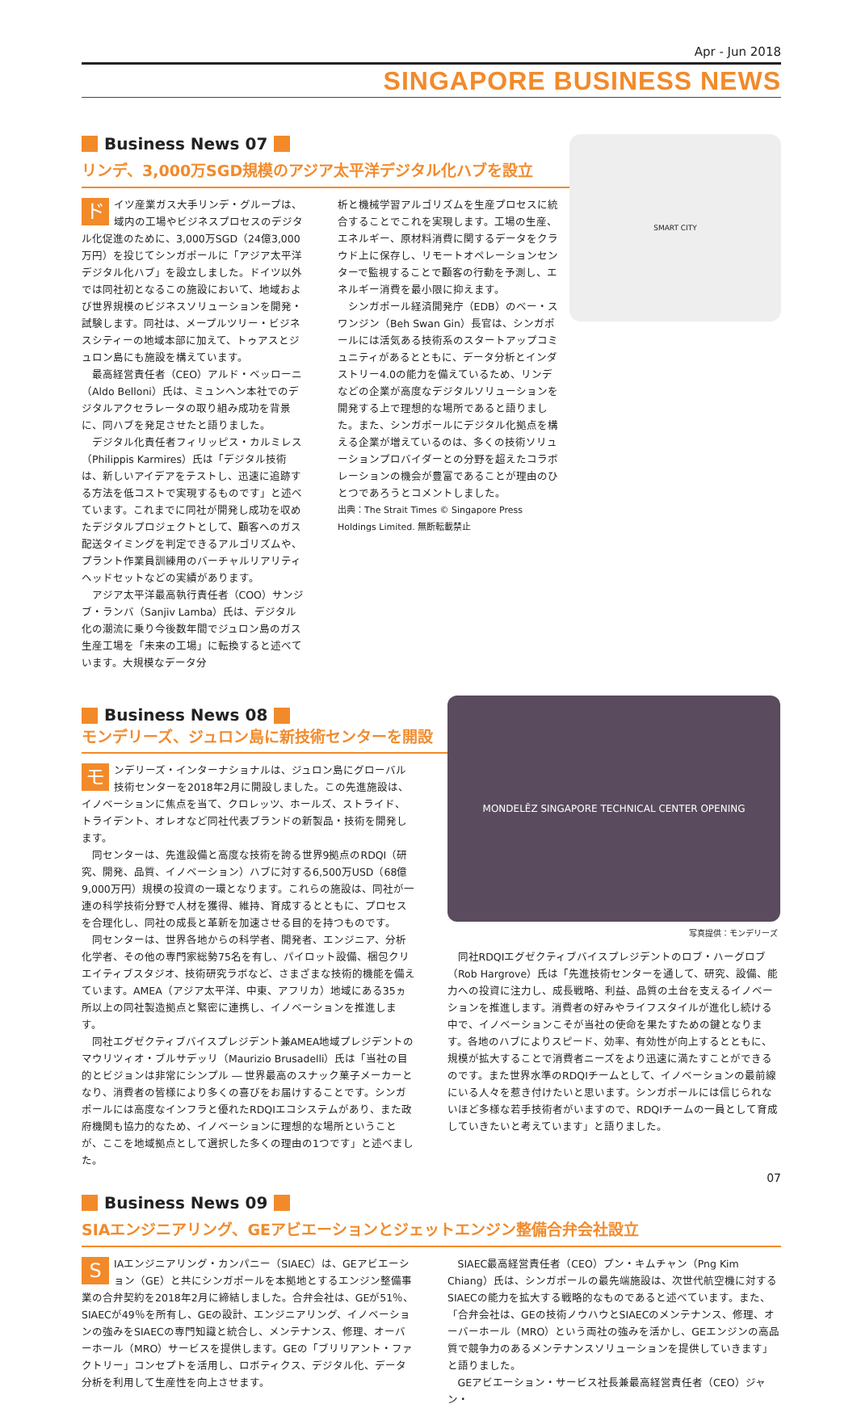Apr - Jun 2018
SINGAPORE BUSINESS NEWS
SMART CITY
Business News 07
リンデ、3,000万SGD規模のアジア太平洋デジタル化ハブを設立
ドイツ産業ガス大手リンデ・グループは、域内の工場やビジネスプロセスのデジタル化促進のために、3,000万SGD（24億3,000万円）を投じてシンガポールに「アジア太平洋デジタル化ハブ」を設立しました。ドイツ以外では同社初となるこの施設において、地域および世界規模のビジネスソリューションを開発・試験します。同社は、メープルツリー・ビジネスシティーの地域本部に加えて、トゥアスとジュロン島にも施設を構えています。
最高経営責任者（CEO）アルド・ベッローニ（Aldo Belloni）氏は、ミュンヘン本社でのデジタルアクセラレータの取り組み成功を背景に、同ハブを発足させたと語りました。
デジタル化責任者フィリッピス・カルミレス（Philippis Karmires）氏は「デジタル技術は、新しいアイデアをテストし、迅速に追跡する方法を低コストで実現するものです」と述べています。これまでに同社が開発し成功を収めたデジタルプロジェクトとして、顧客へのガス配送タイミングを判定できるアルゴリズムや、プラント作業員訓練用のバーチャルリアリティヘッドセットなどの実績があります。
アジア太平洋最高執行責任者（COO）サンジブ・ランバ（Sanjiv Lamba）氏は、デジタル化の潮流に乗り今後数年間でジュロン島のガス生産工場を「未来の工場」に転換すると述べています。大規模なデータ分
析と機械学習アルゴリズムを生産プロセスに統合することでこれを実現します。工場の生産、エネルギー、原材料消費に関するデータをクラウド上に保存し、リモートオペレーションセンターで監視することで顧客の行動を予測し、エネルギー消費を最小限に抑えます。
シンガポール経済開発庁（EDB）のベー・スワンジン（Beh Swan Gin）長官は、シンガポールには活気ある技術系のスタートアップコミュニティがあるとともに、データ分析とインダストリー4.0の能力を備えているため、リンデなどの企業が高度なデジタルソリューションを開発する上で理想的な場所であると語りました。また、シンガポールにデジタル化拠点を構える企業が増えているのは、多くの技術ソリューションプロバイダーとの分野を超えたコラボレーションの機会が豊富であることが理由のひとつであろうとコメントしました。
出典：The Strait Times © Singapore Press Holdings Limited. 無断転載禁止
Business News 08
モンデリーズ、ジュロン島に新技術センターを開設
モンデリーズ・インターナショナルは、ジュロン島にグローバル技術センターを2018年2月に開設しました。この先進施設は、イノベーションに焦点を当て、クロレッツ、ホールズ、ストライド、トライデント、オレオなど同社代表ブランドの新製品・技術を開発します。
同センターは、先進設備と高度な技術を誇る世界9拠点のRDQI（研究、開発、品質、イノベーション）ハブに対する6,500万USD（68億9,000万円）規模の投資の一環となります。これらの施設は、同社が一連の科学技術分野で人材を獲得、維持、育成するとともに、プロセスを合理化し、同社の成長と革新を加速させる目的を持つものです。
同センターは、世界各地からの科学者、開発者、エンジニア、分析化学者、その他の専門家総勢75名を有し、パイロット設備、梱包クリエイティブスタジオ、技術研究ラボなど、さまざまな技術的機能を備えています。AMEA（アジア太平洋、中東、アフリカ）地域にある35ヵ所以上の同社製造拠点と緊密に連携し、イノベーションを推進します。
同社エグゼクティブバイスプレジデント兼AMEA地域プレジデントのマウリツィオ・ブルサデッリ（Maurizio Brusadelli）氏は「当社の目的とビジョンは非常にシンプル ― 世界最高のスナック菓子メーカーとなり、消費者の皆様により多くの喜びをお届けすることです。シンガポールには高度なインフラと優れたRDQIエコシステムがあり、また政府機関も協力的なため、イノベーションに理想的な場所ということが、ここを地域拠点として選択した多くの理由の1つです」と述べました。
MONDELĒZ SINGAPORE TECHNICAL CENTER OPENING
写真提供：モンデリーズ
同社RDQIエグゼクティブバイスプレジデントのロブ・ハーグロブ（Rob Hargrove）氏は「先進技術センターを通して、研究、設備、能力への投資に注力し、成長戦略、利益、品質の土台を支えるイノベーションを推進します。消費者の好みやライフスタイルが進化し続ける中で、イノベーションこそが当社の使命を果たすための鍵となります。各地のハブによりスピード、効率、有効性が向上するとともに、規模が拡大することで消費者ニーズをより迅速に満たすことができるのです。また世界水準のRDQIチームとして、イノベーションの最前線にいる人々を惹き付けたいと思います。シンガポールには信じられないほど多様な若手技術者がいますので、RDQIチームの一員として育成していきたいと考えています」と語りました。
Business News 09
SIAエンジニアリング、GEアビエーションとジェットエンジン整備合弁会社設立
SIAエンジニアリング・カンパニー（SIAEC）は、GEアビエーション（GE）と共にシンガポールを本拠地とするエンジン整備事業の合弁契約を2018年2月に締結しました。合弁会社は、GEが51％、SIAECが49％を所有し、GEの設計、エンジニアリング、イノベーションの強みをSIAECの専門知識と統合し、メンテナンス、修理、オーバーホール（MRO）サービスを提供します。GEの「ブリリアント・ファクトリー」コンセプトを活用し、ロボティクス、デジタル化、データ分析を利用して生産性を向上させます。
SIAEC最高経営責任者（CEO）プン・キムチャン（Png Kim Chiang）氏は、シンガポールの最先端施設は、次世代航空機に対するSIAECの能力を拡大する戦略的なものであると述べています。また、「合弁会社は、GEの技術ノウハウとSIAECのメンテナンス、修理、オーバーホール（MRO）という両社の強みを活かし、GEエンジンの高品質で競争力のあるメンテナンスソリューションを提供していきます」と語りました。
GEアビエーション・サービス社長兼最高経営責任者（CEO）ジャン・
07